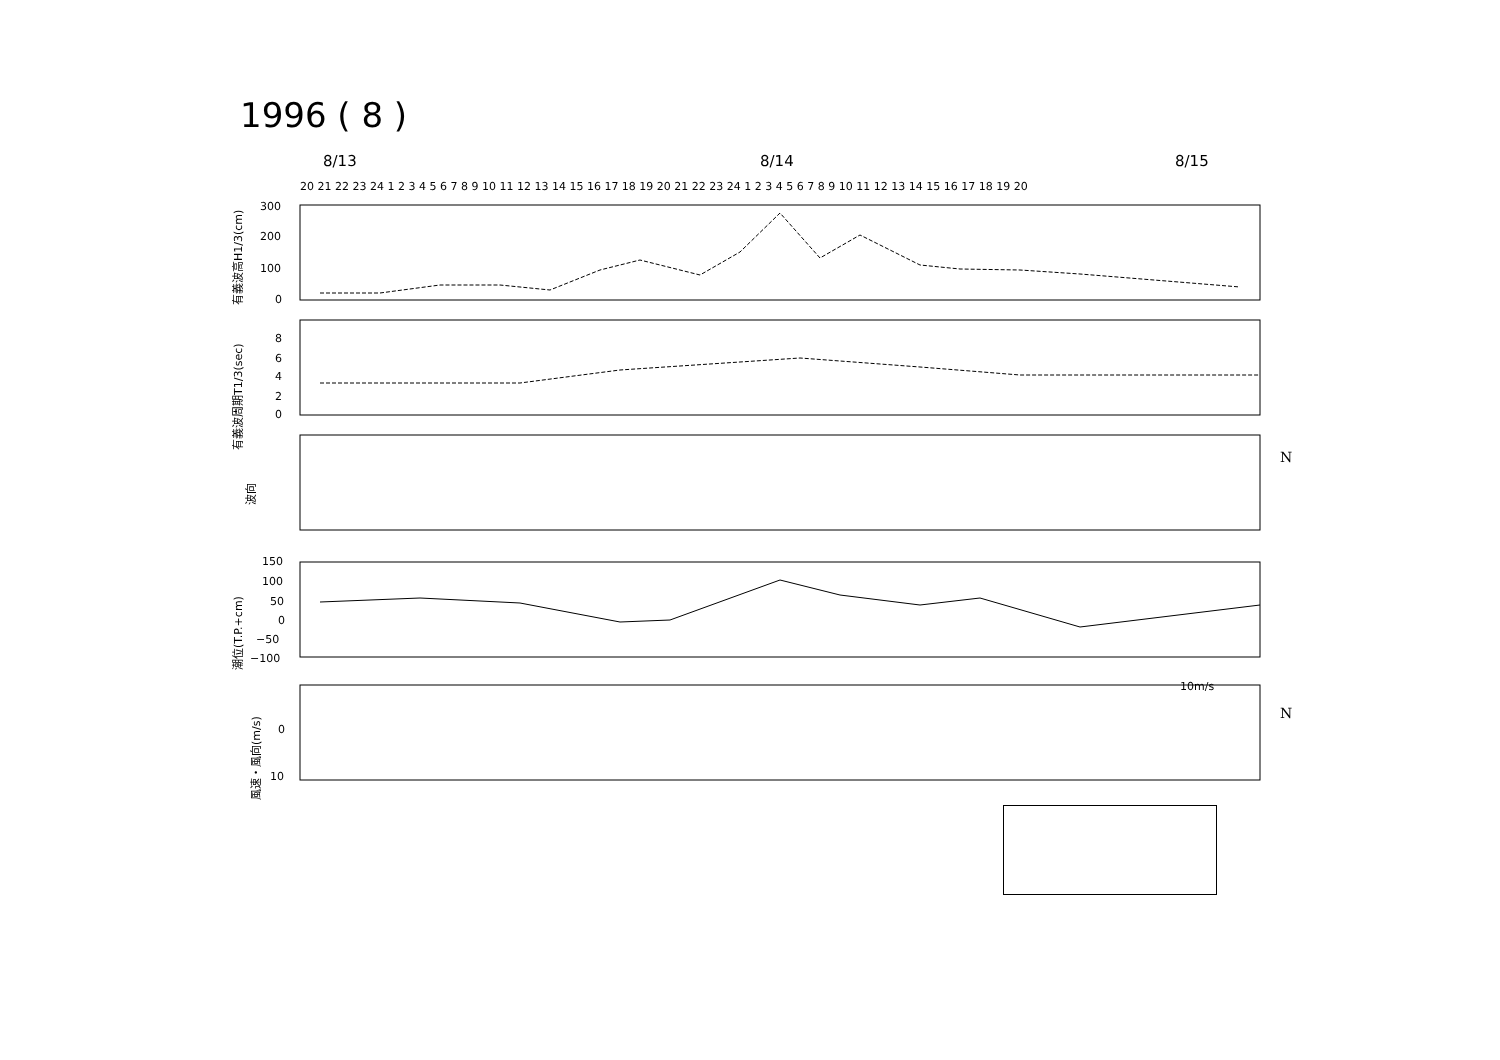1996 ( 8 )
8/13 8/14 8/15
20 21 22 23 24 1 2 3 4 5 6 7 8 9 10 11 12 13 14 15 16 17 18 19 20 21 22 23 24 1 2 3 4 5 6 7 8 9 10 11 12 13 14 15 16 17 18 19 20
300
200
100
0
有義波高H1/3(cm)
8
6
4
2
0
有義波周期T1/3(sec)
波向
N
150
100
50
0
−50
−100
潮位(T.P.+cm)
10m/s
0
10
風速・風向(m/s)
N